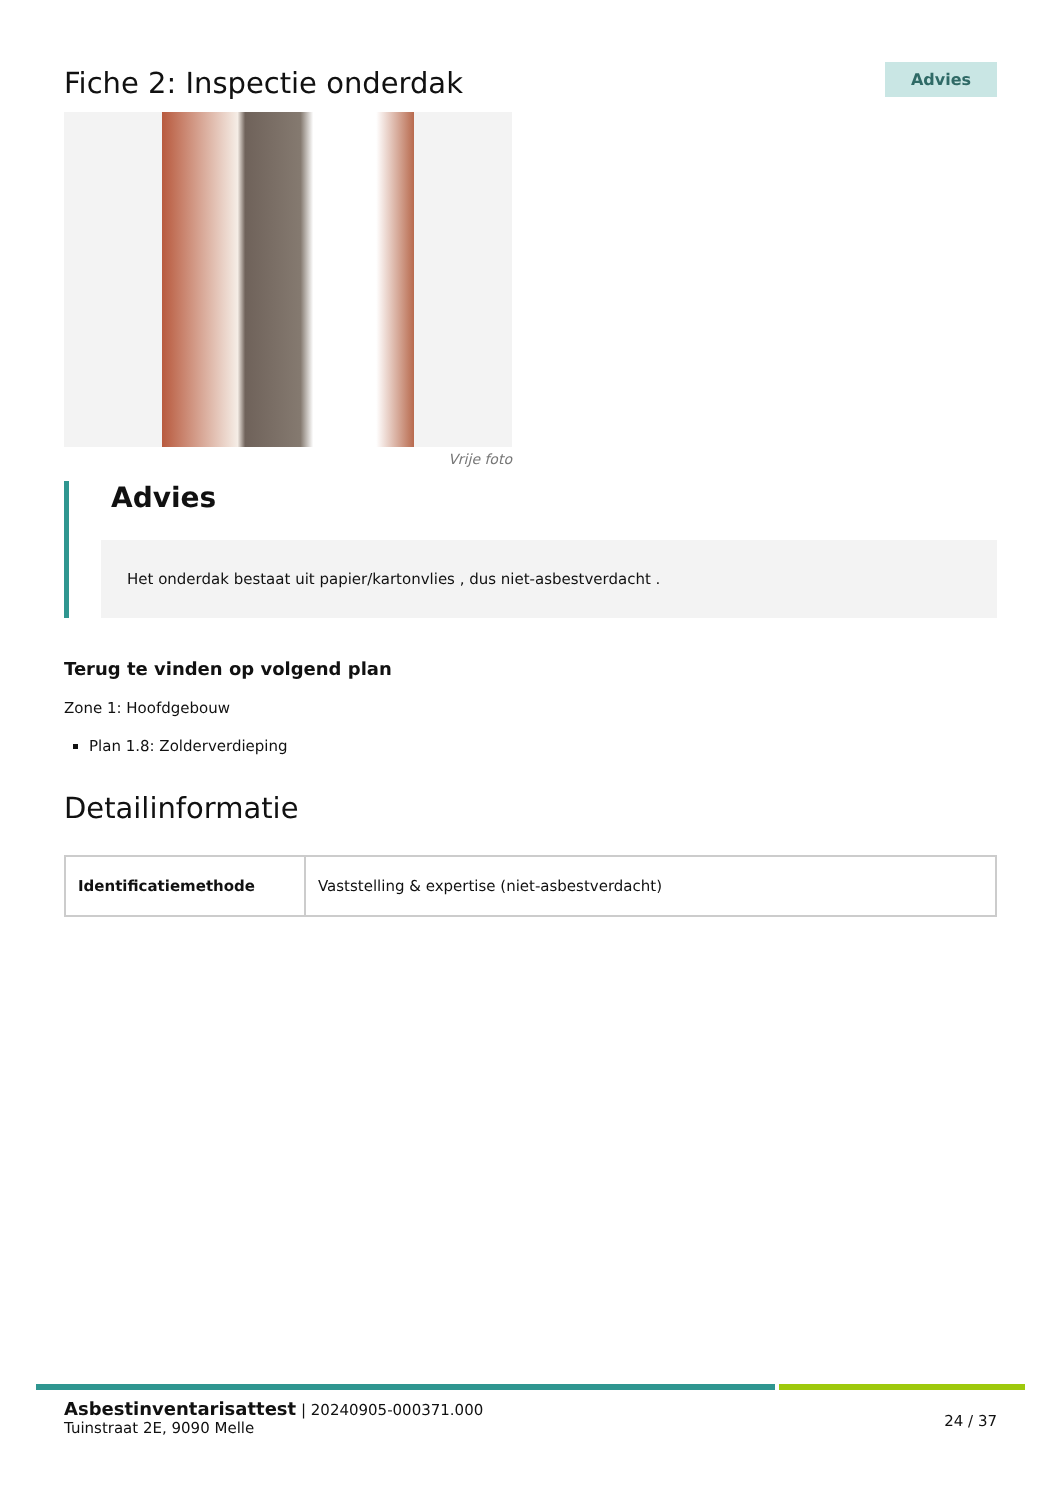Fiche 2: Inspectie onderdak
Advies
Vrije foto
Advies
Het onderdak bestaat uit papier/kartonvlies , dus niet-asbestverdacht .
Terug te vinden op volgend plan
Zone 1: Hoofdgebouw
Plan 1.8: Zolderverdieping
Detailinformatie
| Identificatiemethode | Vaststelling & expertise (niet-asbestverdacht) |
Asbestinventarisattest | 20240905-000371.000
Tuinstraat 2E, 9090 Melle
24 / 37